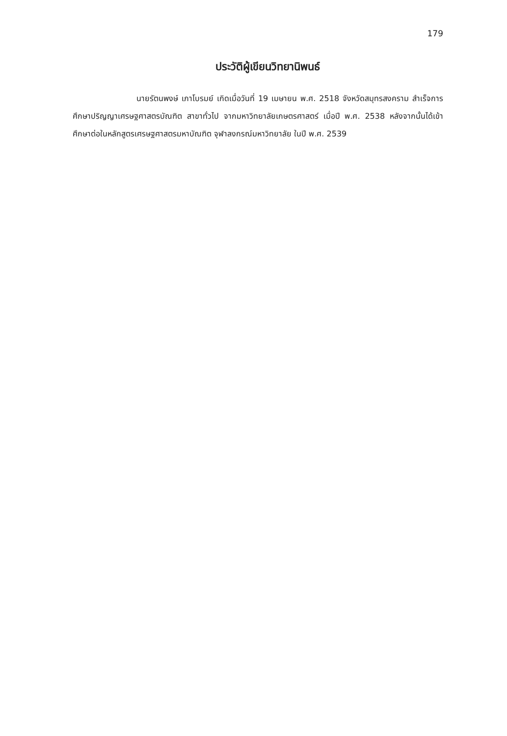179
ประวัติผู้เขียนวิทยานิพนธ์
นายรัตนพงษ์ เภาโบรมย์ เกิดเมื่อวันที่ 19 เมษายน พ.ศ. 2518 จังหวัดสมุทรสงคราม สำเร็จการศึกษาปริญญาเศรษฐศาสตรบัณฑิต สาขาทั่วไป จากมหาวิทยาลัยเกษตรศาสตร์ เมื่อปี พ.ศ. 2538 หลังจากนั้นได้เข้าศึกษาต่อในหลักสูตรเศรษฐศาสตรมหาบัณฑิต จุฬาลงกรณ์มหาวิทยาลัย ในปี พ.ศ. 2539